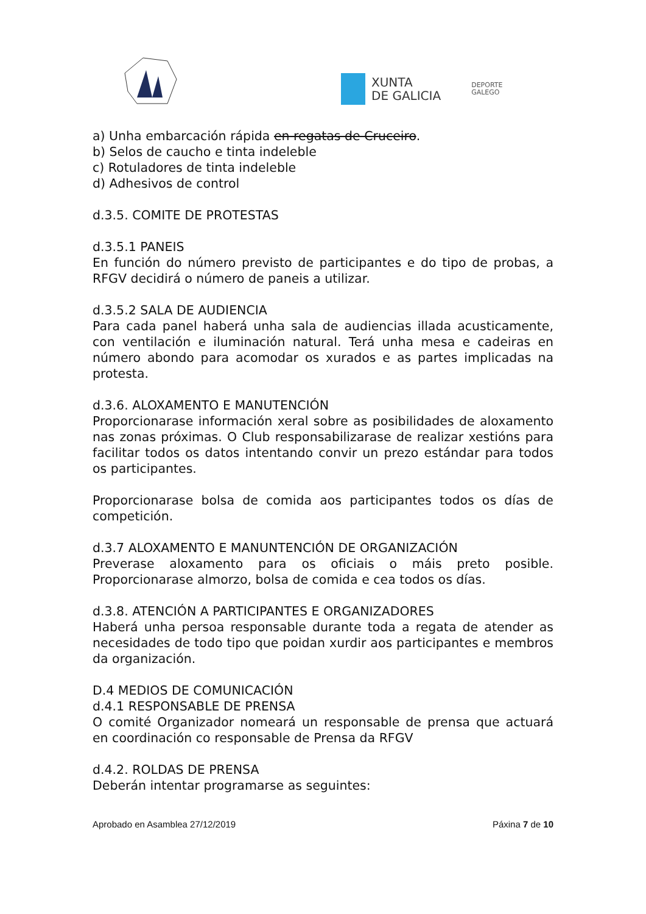XUNTA
DE GALICIA
DEPORTE
GALEGO
a) Unha embarcación rápida en regatas de Cruceiro.
b) Selos de caucho e tinta indeleble
c) Rotuladores de tinta indeleble
d) Adhesivos de control
d.3.5. COMITE DE PROTESTAS
d.3.5.1 PANEIS
En función do número previsto de participantes e do tipo de probas, a RFGV decidirá o número de paneis a utilizar.
d.3.5.2 SALA DE AUDIENCIA
Para cada panel haberá unha sala de audiencias illada acusticamente, con ventilación e iluminación natural. Terá unha mesa e cadeiras en número abondo para acomodar os xurados e as partes implicadas na protesta.
d.3.6. ALOXAMENTO E MANUTENCIÓN
Proporcionarase información xeral sobre as posibilidades de aloxamento nas zonas próximas. O Club responsabilizarase de realizar xestións para facilitar todos os datos intentando convir un prezo estándar para todos os participantes.
Proporcionarase bolsa de comida aos participantes todos os días de competición.
d.3.7 ALOXAMENTO E MANUNTENCIÓN DE ORGANIZACIÓN
Preverase aloxamento para os oficiais o máis preto posible. Proporcionarase almorzo, bolsa de comida e cea todos os días.
d.3.8. ATENCIÓN A PARTICIPANTES E ORGANIZADORES
Haberá unha persoa responsable durante toda a regata de atender as necesidades de todo tipo que poidan xurdir aos participantes e membros da organización.
D.4 MEDIOS DE COMUNICACIÓN
d.4.1 RESPONSABLE DE PRENSA
O comité Organizador nomeará un responsable de prensa que actuará en coordinación co responsable de Prensa da RFGV
d.4.2. ROLDAS DE PRENSA
Deberán intentar programarse as seguintes:
Aprobado en Asamblea 27/12/2019 Páxina 7 de 10